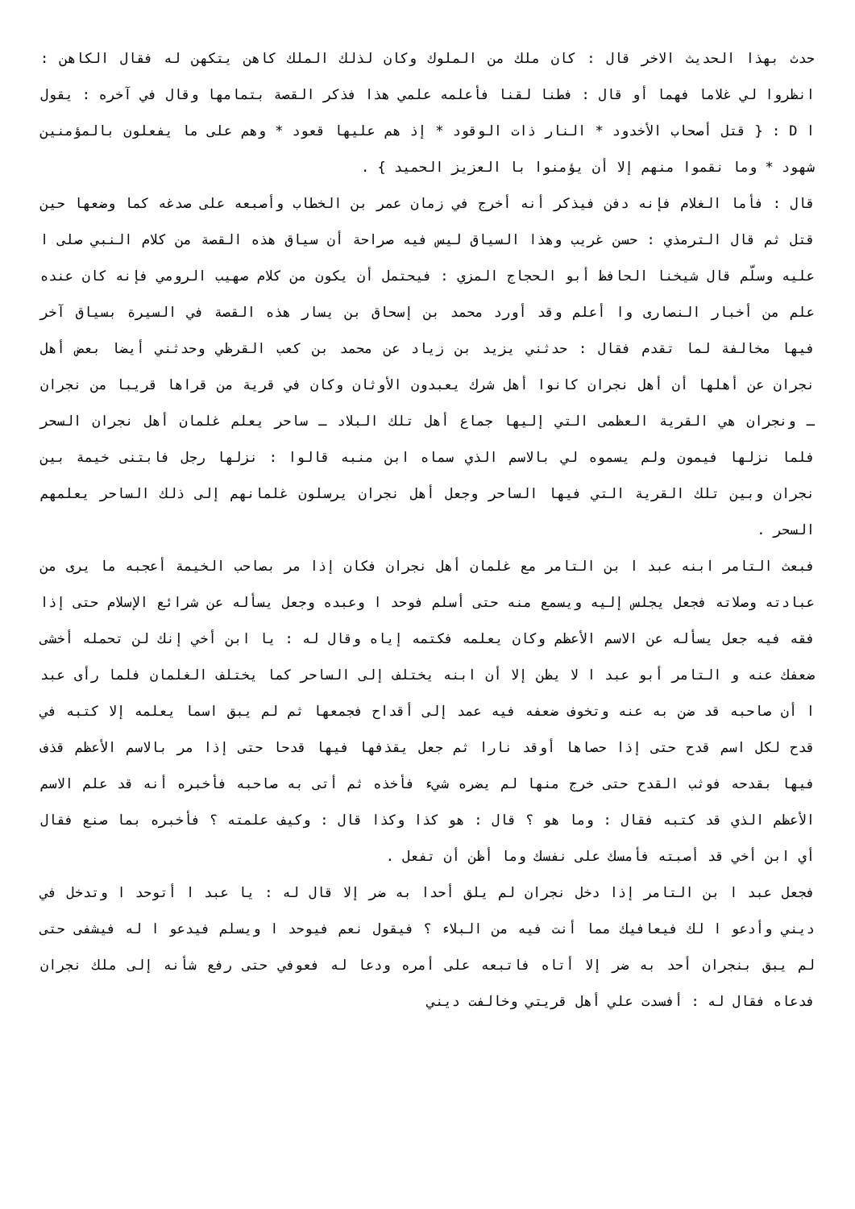حدث بهذا الحديث الاخر قال : كان ملك من الملوك وكان لذلك الملك كاهن يتكهن له فقال الكاهن : انظروا لي غلاما فهما أو قال : فطنا لقنا فأعلمه علمي هذا فذكر القصة بتمامها وقال في آخره : يقول ا D : { قتل أصحاب الأخدود * النار ذات الوقود * إذ هم عليها قعود * وهم على ما يفعلون بالمؤمنين شهود * وما نقموا منهم إلا أن يؤمنوا با العزيز الحميد } .
قال : فأما الغلام فإنه دفن فيذكر أنه أخرج في زمان عمر بن الخطاب وأصبعه على صدغه كما وضعها حين قتل ثم قال الترمذي : حسن غريب وهذا السياق ليس فيه صراحة أن سياق هذه القصة من كلام النبي صلى ا عليه وسلّم قال شيخنا الحافظ أبو الحجاج المزي : فيحتمل أن يكون من كلام صهيب الرومي فإنه كان عنده علم من أخبار النصارى وا أعلم وقد أورد محمد بن إسحاق بن يسار هذه القصة في السيرة بسياق آخر فيها مخالفة لما تقدم فقال : حدثني يزيد بن زياد عن محمد بن كعب القرظي وحدثني أيضا بعض أهل نجران عن أهلها أن أهل نجران كانوا أهل شرك يعبدون الأوثان وكان في قرية من قراها قريبا من نجران ـ ونجران هي القرية العظمى التي إليها جماع أهل تلك البلاد ـ ساحر يعلم غلمان أهل نجران السحر فلما نزلها فيمون ولم يسموه لي بالاسم الذي سماه ابن منبه قالوا : نزلها رجل فابتنى خيمة بين نجران وبين تلك القرية التي فيها الساحر وجعل أهل نجران يرسلون غلمانهم إلى ذلك الساحر يعلمهم السحر .
فبعث التامر ابنه عبد ا بن التامر مع غلمان أهل نجران فكان إذا مر بصاحب الخيمة أعجبه ما يرى من عبادته وصلاته فجعل يجلس إليه ويسمع منه حتى أسلم فوحد ا وعبده وجعل يسأله عن شرائع الإسلام حتى إذا فقه فيه جعل يسأله عن الاسم الأعظم وكان يعلمه فكتمه إياه وقال له : يا ابن أخي إنك لن تحمله أخشى ضعفك عنه و التامر أبو عبد ا لا يظن إلا أن ابنه يختلف إلى الساحر كما يختلف الغلمان فلما رأى عبد ا أن صاحبه قد ضن به عنه وتخوف ضعفه فيه عمد إلى أقداح فجمعها ثم لم يبق اسما يعلمه إلا كتبه في قدح لكل اسم قدح حتى إذا حصاها أوقد نارا ثم جعل يقذفها فيها قدحا حتى إذا مر بالاسم الأعظم قذف فيها بقدحه فوثب القدح حتى خرج منها لم يضره شيء فأخذه ثم أتى به صاحبه فأخبره أنه قد علم الاسم الأعظم الذي قد كتبه فقال : وما هو ؟ قال : هو كذا وكذا قال : وكيف علمته ؟ فأخبره بما صنع فقال أي ابن أخي قد أصبته فأمسك على نفسك وما أظن أن تفعل .
فجعل عبد ا بن التامر إذا دخل نجران لم يلق أحدا به ضر إلا قال له : يا عبد ا أتوحد ا وتدخل في ديني وأدعو ا لك فيعافيك مما أنت فيه من البلاء ؟ فيقول نعم فيوحد ا ويسلم فيدعو ا له فيشفى حتى لم يبق بنجران أحد به ضر إلا أتاه فاتبعه على أمره ودعا له فعوفي حتى رفع شأنه إلى ملك نجران فدعاه فقال له : أفسدت علي أهل قريتي وخالفت ديني